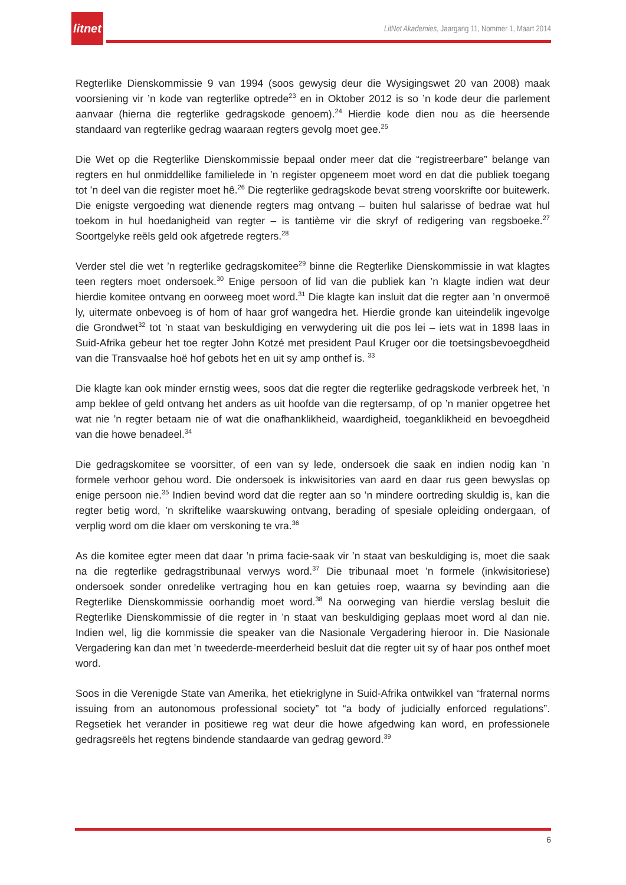litnet
LitNet Akademies, Jaargang 11, Nommer 1, Maart 2014
Regterlike Dienskommissie 9 van 1994 (soos gewysig deur die Wysigingswet 20 van 2008) maak voorsiening vir ’n kode van regterlike optrede<sup>23</sup> en in Oktober 2012 is so ’n kode deur die parlement aanvaar (hierna die regterlike gedragskode genoem).<sup>24</sup> Hierdie kode dien nou as die heersende standaard van regterlike gedrag waaraan regters gevolg moet gee.<sup>25</sup>
Die Wet op die Regterlike Dienskommissie bepaal onder meer dat die “registreerbare” belange van regters en hul onmiddellike familielede in ’n register opgeneem moet word en dat die publiek toegang tot ’n deel van die register moet hê.<sup>26</sup> Die regterlike gedragskode bevat streng voorskrifte oor buitewerk. Die enigste vergoeding wat dienende regters mag ontvang – buiten hul salarisse of bedrae wat hul toekom in hul hoedanigheid van regter – is tantième vir die skryf of redigering van regsboeke.<sup>27</sup> Soortgelyke reëls geld ook afgetrede regters.<sup>28</sup>
Verder stel die wet ’n regterlike gedragskomitee<sup>29</sup> binne die Regterlike Dienskommissie in wat klagtes teen regters moet ondersoek.<sup>30</sup> Enige persoon of lid van die publiek kan ’n klagte indien wat deur hierdie komitee ontvang en oorweeg moet word.<sup>31</sup> Die klagte kan insluit dat die regter aan ’n onvermoë ly, uitermate onbevoeg is of hom of haar grof wangedra het. Hierdie gronde kan uiteindelik ingevolge die Grondwet<sup>32</sup> tot ’n staat van beskuldiging en verwydering uit die pos lei – iets wat in 1898 laas in Suid-Afrika gebeur het toe regter John Kotzé met president Paul Kruger oor die toetsingsbevoegdheid van die Transvaalse hoë hof gebots het en uit sy amp onthef is. <sup>33</sup>
Die klagte kan ook minder ernstig wees, soos dat die regter die regterlike gedragskode verbreek het, ’n amp beklee of geld ontvang het anders as uit hoofde van die regtersamp, of op ’n manier opgetree het wat nie ’n regter betaam nie of wat die onafhanklikheid, waardigheid, toeganklikheid en bevoegdheid van die howe benadeel.<sup>34</sup>
Die gedragskomitee se voorsitter, of een van sy lede, ondersoek die saak en indien nodig kan ’n formele verhoor gehou word. Die ondersoek is inkwisitories van aard en daar rus geen bewyslas op enige persoon nie.<sup>35</sup> Indien bevind word dat die regter aan so ’n mindere oortreding skuldig is, kan die regter betig word, ’n skriftelike waarskuwing ontvang, berading of spesiale opleiding ondergaan, of verplig word om die klaer om verskoning te vra.<sup>36</sup>
As die komitee egter meen dat daar ’n prima facie-saak vir ’n staat van beskuldiging is, moet die saak na die regterlike gedragstribunaal verwys word.<sup>37</sup> Die tribunaal moet ’n formele (inkwisitoriese) ondersoek sonder onredelike vertraging hou en kan getuies roep, waarna sy bevinding aan die Regterlike Dienskommissie oorhandig moet word.<sup>38</sup> Na oorweging van hierdie verslag besluit die Regterlike Dienskommissie of die regter in ’n staat van beskuldiging geplaas moet word al dan nie. Indien wel, lig die kommissie die speaker van die Nasionale Vergadering hieroor in. Die Nasionale Vergadering kan dan met ’n tweederde-meerderheid besluit dat die regter uit sy of haar pos onthef moet word.
Soos in die Verenigde State van Amerika, het etiekriglyne in Suid-Afrika ontwikkel van “fraternal norms issuing from an autonomous professional society” tot “a body of judicially enforced regulations”. Regsetiek het verander in positiewe reg wat deur die howe afgedwing kan word, en professionele gedragsreëls het regtens bindende standaarde van gedrag geword.<sup>39</sup>
6